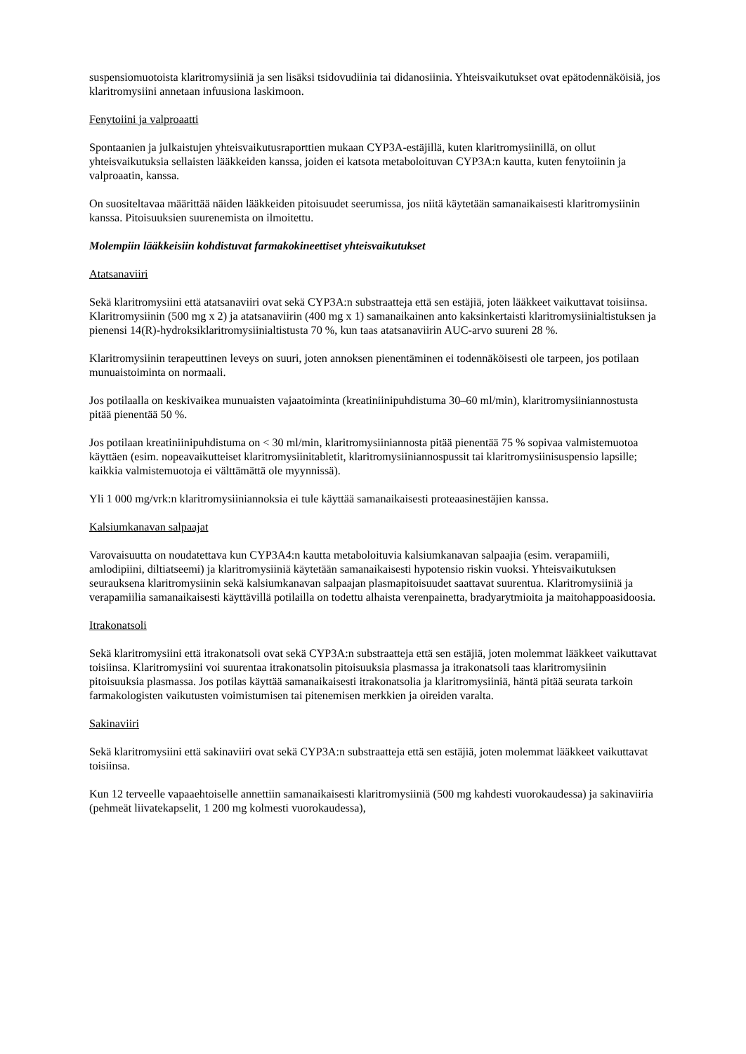suspensiomuotoista klaritromysiiniä ja sen lisäksi tsidovudiinia tai didanosiinia. Yhteisvaikutukset ovat epätodennäköisiä, jos klaritromysiini annetaan infuusiona laskimoon.
Fenytoiini ja valproaatti
Spontaanien ja julkaistujen yhteisvaikutusraporttien mukaan CYP3A-estäjillä, kuten klaritromysiinillä, on ollut yhteisvaikutuksia sellaisten lääkkeiden kanssa, joiden ei katsota metaboloituvan CYP3A:n kautta, kuten fenytoiinin ja valproaatin, kanssa.
On suositeltavaa määrittää näiden lääkkeiden pitoisuudet seerumissa, jos niitä käytetään samanaikaisesti klaritromysiinin kanssa. Pitoisuuksien suurenemista on ilmoitettu.
Molempiin lääkkeisiin kohdistuvat farmakokineettiset yhteisvaikutukset
Atatsanaviiri
Sekä klaritromysiini että atatsanaviiri ovat sekä CYP3A:n substraatteja että sen estäjiä, joten lääkkeet vaikuttavat toisiinsa. Klaritromysiinin (500 mg x 2) ja atatsanaviirin (400 mg x 1) samanaikainen anto kaksinkertaisti klaritromysiinialtistuksen ja pienensi 14(R)-hydroksiklaritromysiinialtistusta 70 %, kun taas atatsanaviirin AUC-arvo suureni 28 %.
Klaritromysiinin terapeuttinen leveys on suuri, joten annoksen pienentäminen ei todennäköisesti ole tarpeen, jos potilaan munuaistoiminta on normaali.
Jos potilaalla on keskivaikea munuaisten vajaatoiminta (kreatiniinipuhdistuma 30–60 ml/min), klaritromysiiniannostusta pitää pienentää 50 %.
Jos potilaan kreatiniinipuhdistuma on < 30 ml/min, klaritromysiiniannosta pitää pienentää 75 % sopivaa valmistemuotoa käyttäen (esim. nopeavaikutteiset klaritromysiinitabletit, klaritromysiiniannospussit tai klaritromysiinisuspensio lapsille; kaikkia valmistemuotoja ei välttämättä ole myynnissä).
Yli 1 000 mg/vrk:n klaritromysiiniannoksia ei tule käyttää samanaikaisesti proteaasinestäjien kanssa.
Kalsiumkanavan salpaajat
Varovaisuutta on noudatettava kun CYP3A4:n kautta metaboloituvia kalsiumkanavan salpaajia (esim. verapamiili, amlodipiini, diltiatseemi) ja klaritromysiiniä käytetään samanaikaisesti hypotensio riskin vuoksi. Yhteisvaikutuksen seurauksena klaritromysiinin sekä kalsiumkanavan salpaajan plasmapitoisuudet saattavat suurentua. Klaritromysiiniä ja verapamiilia samanaikaisesti käyttävillä potilailla on todettu alhaista verenpainetta, bradyarytmioita ja maitohappoasidoosia.
Itrakonatsoli
Sekä klaritromysiini että itrakonatsoli ovat sekä CYP3A:n substraatteja että sen estäjiä, joten molemmat lääkkeet vaikuttavat toisiinsa. Klaritromysiini voi suurentaa itrakonatsolin pitoisuuksia plasmassa ja itrakonatsoli taas klaritromysiinin pitoisuuksia plasmassa. Jos potilas käyttää samanaikaisesti itrakonatsolia ja klaritromysiiniä, häntä pitää seurata tarkoin farmakologisten vaikutusten voimistumisen tai pitenemisen merkkien ja oireiden varalta.
Sakinaviiri
Sekä klaritromysiini että sakinaviiri ovat sekä CYP3A:n substraatteja että sen estäjiä, joten molemmat lääkkeet vaikuttavat toisiinsa.
Kun 12 terveelle vapaaehtoiselle annettiin samanaikaisesti klaritromysiiniä (500 mg kahdesti vuorokaudessa) ja sakinaviiria (pehmeät liivatekapselit, 1 200 mg kolmesti vuorokaudessa),